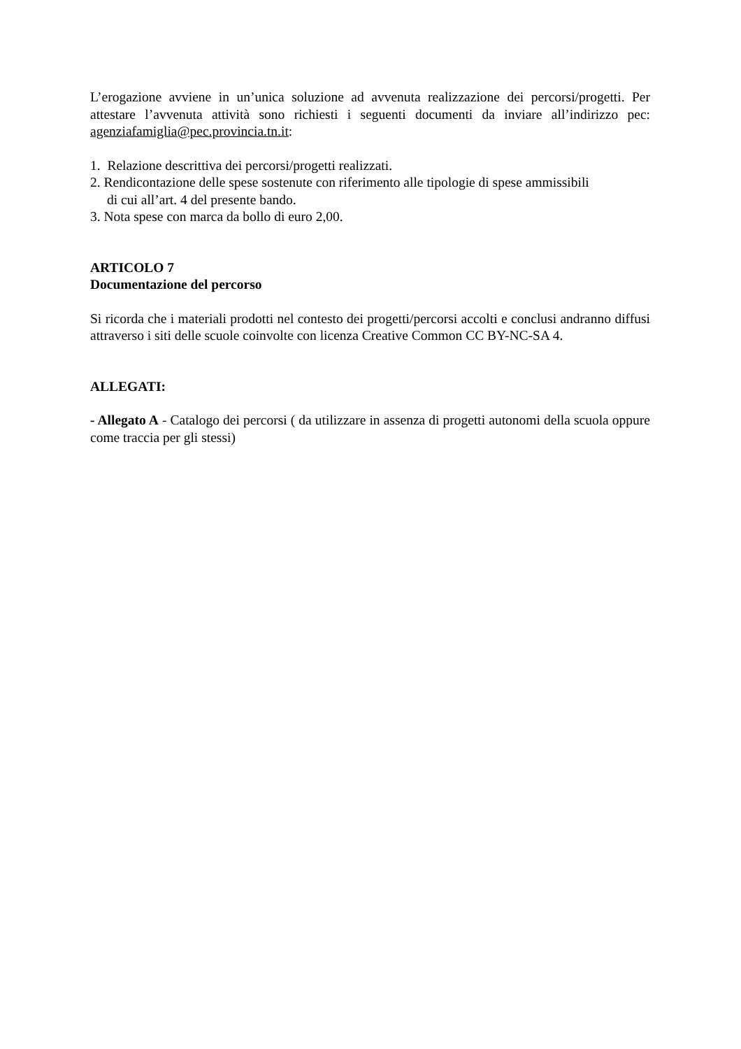L’erogazione avviene in un’unica soluzione ad avvenuta realizzazione dei percorsi/progetti. Per attestare l’avvenuta attività sono richiesti i seguenti documenti da inviare all’indirizzo pec: agenziafamiglia@pec.provincia.tn.it:
1. Relazione descrittiva dei percorsi/progetti realizzati.
2. Rendicontazione delle spese sostenute con riferimento alle tipologie di spese ammissibili
di cui all’art. 4 del presente bando.
3. Nota spese con marca da bollo di euro 2,00.
ARTICOLO 7
Documentazione del percorso
Si ricorda che i materiali prodotti nel contesto dei progetti/percorsi accolti e conclusi andranno diffusi attraverso i siti delle scuole coinvolte con licenza Creative Common CC BY-NC-SA 4.
ALLEGATI:
- Allegato A - Catalogo dei percorsi ( da utilizzare in assenza di progetti autonomi della scuola oppure come traccia per gli stessi)